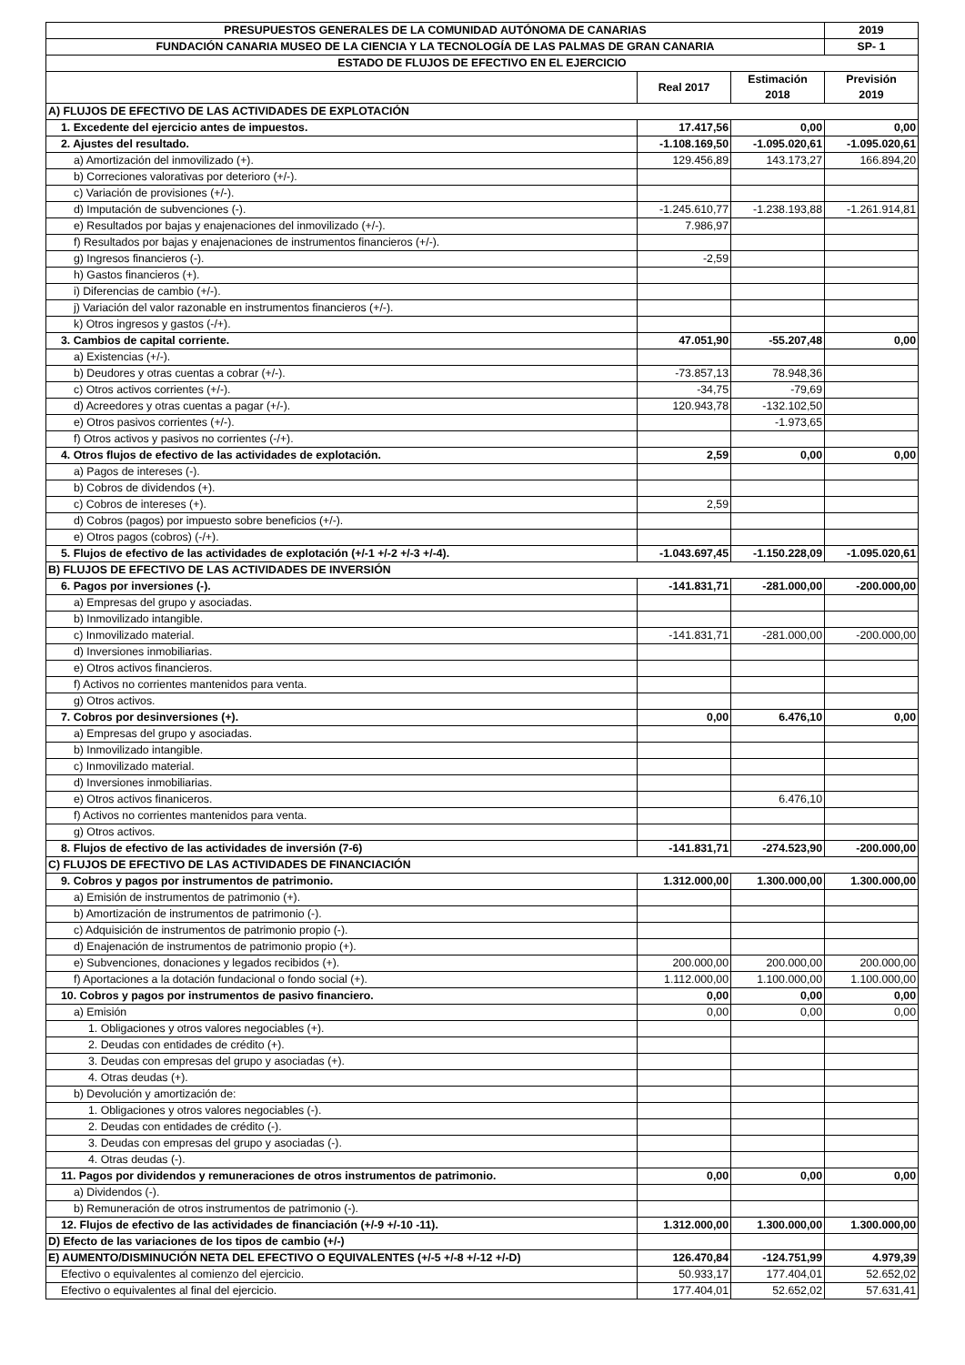| PRESUPUESTOS GENERALES DE LA COMUNIDAD AUTÓNOMA DE CANARIAS | | | 2019 |
| --- | --- | --- | --- |
| FUNDACIÓN CANARIA MUSEO DE LA CIENCIA Y LA TECNOLOGÍA DE LAS PALMAS DE GRAN CANARIA | | | SP- 1 |
| ESTADO DE FLUJOS DE EFECTIVO EN EL EJERCICIO | | | |
| | Real 2017 | Estimación 2018 | Previsión 2019 |
| A) FLUJOS DE EFECTIVO DE LAS ACTIVIDADES DE EXPLOTACIÓN | | | |
| 1. Excedente del ejercicio antes de impuestos. | 17.417,56 | 0,00 | 0,00 |
| 2. Ajustes del resultado. | -1.108.169,50 | -1.095.020,61 | -1.095.020,61 |
| a) Amortización del inmovilizado (+). | 129.456,89 | 143.173,27 | 166.894,20 |
| b) Correciones valorativas por deterioro (+/-). | | | |
| c) Variación de provisiones (+/-). | | | |
| d) Imputación de subvenciones (-). | -1.245.610,77 | -1.238.193,88 | -1.261.914,81 |
| e) Resultados por bajas y enajenaciones del inmovilizado (+/-). | 7.986,97 | | |
| f) Resultados por bajas y enajenaciones de instrumentos financieros (+/-). | | | |
| g) Ingresos financieros (-). | -2,59 | | |
| h) Gastos financieros (+). | | | |
| i) Diferencias de cambio (+/-). | | | |
| j) Variación del valor razonable en instrumentos financieros (+/-). | | | |
| k) Otros ingresos y gastos (-/+). | | | |
| 3. Cambios de capital corriente. | 47.051,90 | -55.207,48 | 0,00 |
| a) Existencias (+/-). | | | |
| b) Deudores y otras cuentas a cobrar (+/-). | -73.857,13 | 78.948,36 | |
| c) Otros activos corrientes (+/-). | -34,75 | -79,69 | |
| d) Acreedores y otras cuentas a pagar (+/-). | 120.943,78 | -132.102,50 | |
| e) Otros pasivos corrientes (+/-). | | -1.973,65 | |
| f) Otros activos y pasivos no corrientes (-/+). | | | |
| 4. Otros flujos de efectivo de las actividades de explotación. | 2,59 | 0,00 | 0,00 |
| a) Pagos de intereses (-). | | | |
| b) Cobros de dividendos (+). | | | |
| c) Cobros de intereses (+). | 2,59 | | |
| d) Cobros (pagos) por impuesto sobre beneficios (+/-). | | | |
| e) Otros pagos (cobros) (-/+). | | | |
| 5. Flujos de efectivo de las actividades de explotación (+/-1 +/-2 +/-3 +/-4). | -1.043.697,45 | -1.150.228,09 | -1.095.020,61 |
| B) FLUJOS DE EFECTIVO DE LAS ACTIVIDADES DE INVERSIÓN | | | |
| 6. Pagos por inversiones (-). | -141.831,71 | -281.000,00 | -200.000,00 |
| a) Empresas del grupo y asociadas. | | | |
| b) Inmovilizado intangible. | | | |
| c) Inmovilizado material. | -141.831,71 | -281.000,00 | -200.000,00 |
| d) Inversiones inmobiliarias. | | | |
| e) Otros activos financieros. | | | |
| f) Activos no corrientes mantenidos para venta. | | | |
| g) Otros activos. | | | |
| 7. Cobros por desinversiones (+). | 0,00 | 6.476,10 | 0,00 |
| a) Empresas del grupo y asociadas. | | | |
| b) Inmovilizado intangible. | | | |
| c) Inmovilizado material. | | | |
| d) Inversiones inmobiliarias. | | | |
| e) Otros activos finaniceros. | | 6.476,10 | |
| f) Activos no corrientes mantenidos para venta. | | | |
| g) Otros activos. | | | |
| 8. Flujos de efectivo de las actividades de inversión (7-6) | -141.831,71 | -274.523,90 | -200.000,00 |
| C) FLUJOS DE EFECTIVO DE LAS ACTIVIDADES DE FINANCIACIÓN | | | |
| 9. Cobros y pagos por instrumentos de patrimonio. | 1.312.000,00 | 1.300.000,00 | 1.300.000,00 |
| a) Emisión de instrumentos de patrimonio (+). | | | |
| b) Amortización de instrumentos de patrimonio (-). | | | |
| c) Adquisición de instrumentos de patrimonio propio (-). | | | |
| d) Enajenación de instrumentos de patrimonio propio (+). | | | |
| e) Subvenciones, donaciones y legados recibidos (+). | 200.000,00 | 200.000,00 | 200.000,00 |
| f) Aportaciones a la dotación fundacional o fondo social (+). | 1.112.000,00 | 1.100.000,00 | 1.100.000,00 |
| 10. Cobros y pagos por instrumentos de pasivo financiero. | 0,00 | 0,00 | 0,00 |
| a) Emisión | 0,00 | 0,00 | 0,00 |
| 1. Obligaciones y otros valores negociables (+). | | | |
| 2. Deudas con entidades de crédito (+). | | | |
| 3. Deudas con empresas del grupo y asociadas (+). | | | |
| 4. Otras deudas (+). | | | |
| b) Devolución y amortización de: | | | |
| 1. Obligaciones y otros valores negociables (-). | | | |
| 2. Deudas con entidades de crédito (-). | | | |
| 3. Deudas con empresas del grupo y asociadas (-). | | | |
| 4. Otras deudas (-). | | | |
| 11. Pagos por dividendos y remuneraciones de otros instrumentos de patrimonio. | 0,00 | 0,00 | 0,00 |
| a) Dividendos (-). | | | |
| b) Remuneración de otros instrumentos de patrimonio (-). | | | |
| 12. Flujos de efectivo de las actividades de financiación (+/-9 +/-10 -11). | 1.312.000,00 | 1.300.000,00 | 1.300.000,00 |
| D) Efecto de las variaciones de los tipos de cambio (+/-) | | | |
| E) AUMENTO/DISMINUCIÓN NETA DEL EFECTIVO O EQUIVALENTES (+/-5 +/-8 +/-12 +/-D) | 126.470,84 | -124.751,99 | 4.979,39 |
| Efectivo o equivalentes al comienzo del ejercicio. | 50.933,17 | 177.404,01 | 52.652,02 |
| Efectivo o equivalentes al final del ejercicio. | 177.404,01 | 52.652,02 | 57.631,41 |